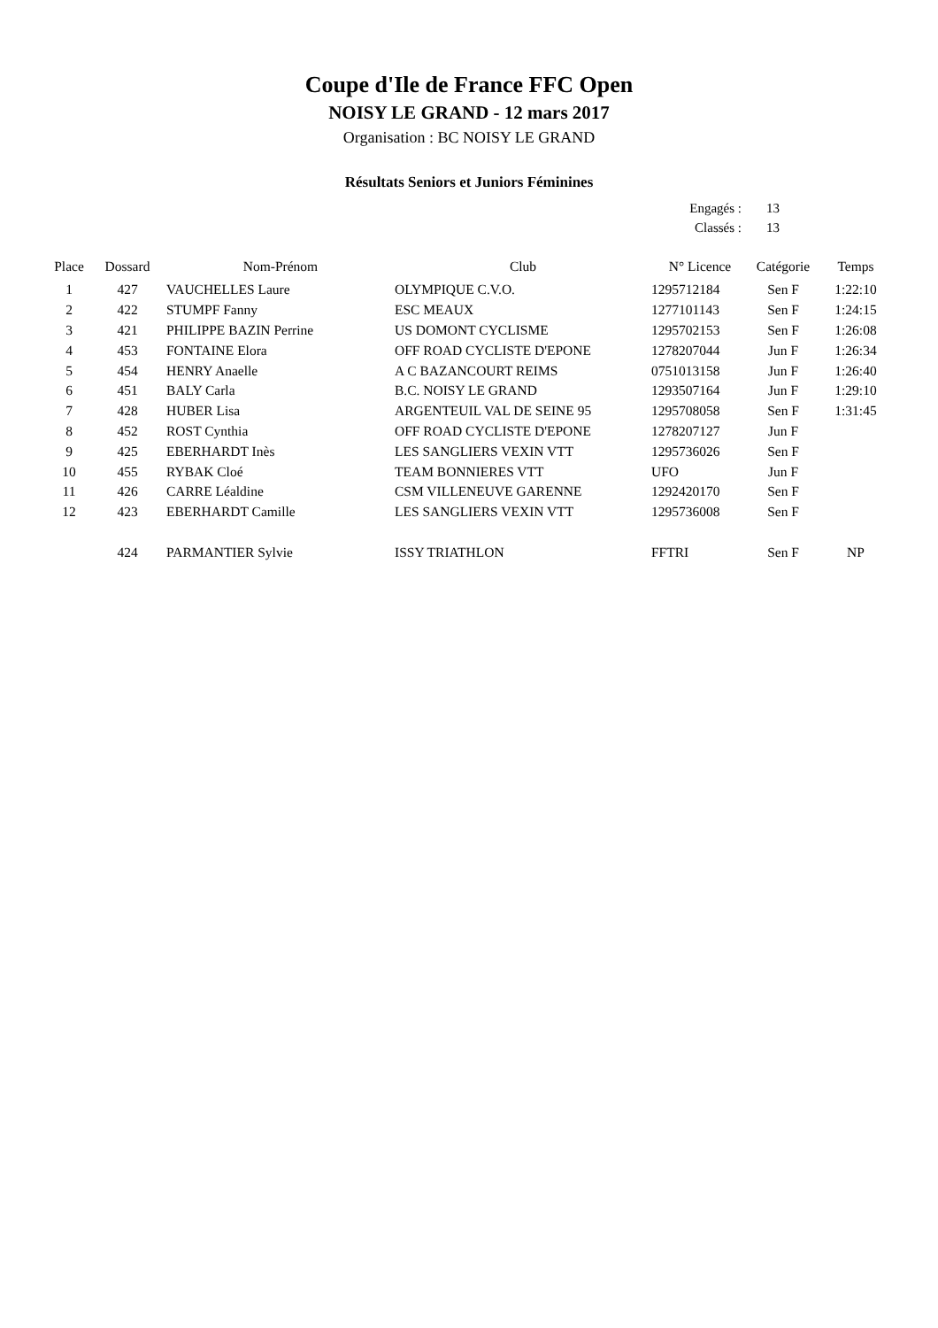Coupe d'Ile de France FFC Open
NOISY LE GRAND - 12 mars 2017
Organisation : BC NOISY LE GRAND
Résultats Seniors et Juniors Féminines
Engagés : 13
Classés : 13
| Place | Dossard | Nom-Prénom | Club | N° Licence | Catégorie | Temps |
| --- | --- | --- | --- | --- | --- | --- |
| 1 | 427 | VAUCHELLES Laure | OLYMPIQUE C.V.O. | 1295712184 | Sen F | 1:22:10 |
| 2 | 422 | STUMPF Fanny | ESC MEAUX | 1277101143 | Sen F | 1:24:15 |
| 3 | 421 | PHILIPPE BAZIN Perrine | US DOMONT CYCLISME | 1295702153 | Sen F | 1:26:08 |
| 4 | 453 | FONTAINE Elora | OFF ROAD CYCLISTE D'EPONE | 1278207044 | Jun F | 1:26:34 |
| 5 | 454 | HENRY Anaelle | A C BAZANCOURT REIMS | 0751013158 | Jun F | 1:26:40 |
| 6 | 451 | BALY Carla | B.C. NOISY LE GRAND | 1293507164 | Jun F | 1:29:10 |
| 7 | 428 | HUBER Lisa | ARGENTEUIL VAL DE SEINE 95 | 1295708058 | Sen F | 1:31:45 |
| 8 | 452 | ROST Cynthia | OFF ROAD CYCLISTE D'EPONE | 1278207127 | Jun F | |
| 9 | 425 | EBERHARDT Inès | LES SANGLIERS VEXIN VTT | 1295736026 | Sen F | |
| 10 | 455 | RYBAK Cloé | TEAM BONNIERES VTT | UFO | Jun F | |
| 11 | 426 | CARRE Léaldine | CSM VILLENEUVE GARENNE | 1292420170 | Sen F | |
| 12 | 423 | EBERHARDT Camille | LES SANGLIERS VEXIN VTT | 1295736008 | Sen F | |
| | 424 | PARMANTIER Sylvie | ISSY TRIATHLON | FFTRI | Sen F | NP |